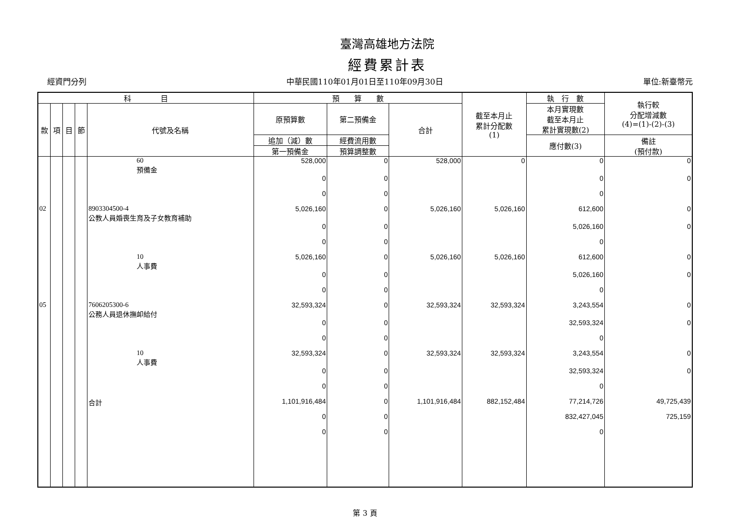臺灣高雄地方法院
經費累計表
經資門分列 中華民國110年01月01日至110年09月30日 單位:新臺幣元
| 科 目 | | | | | 預 算 數 | | | 截至本月止 累計分配數 (1) | 執 行 數 | 執行較 分配增減數 (4)=(1)-(2)-(3) |
| --- | --- | --- | --- | --- | --- | --- | --- | --- | --- | --- |
| 款 | 項 | 目 | 節 | 代號及名稱 | 原預算數 | 第二預備金 | 合計 | | 本月實現數 截至本月止 累計實現數(2) | |
| | | | | | 追加（減）數 | 經費流用數 | | | 應付數(3) | 備註 (預付款) |
| | | | | | 第一預備金 | 預算調整數 | | | | |
| | | | | 60 預備金 | 528,000 | 0 | 528,000 | 0 | 0 | 0 |
| | | | | | 0 | 0 | | | 0 | 0 |
| | | | | | 0 | 0 | | | 0 | |
| 02 | | | | 8903304500-4 公教人員婚喪生育及子女教育補助 | 5,026,160 | 0 | 5,026,160 | 5,026,160 | 612,600 | 0 |
| | | | | | 0 | 0 | | | 5,026,160 | 0 |
| | | | | | 0 | 0 | | | 0 | |
| | | | | 10 人事費 | 5,026,160 | 0 | 5,026,160 | 5,026,160 | 612,600 | 0 |
| | | | | | 0 | 0 | | | 5,026,160 | 0 |
| | | | | | 0 | 0 | | | 0 | |
| 05 | | | | 7606205300-6 公務人員退休撫卹給付 | 32,593,324 | 0 | 32,593,324 | 32,593,324 | 3,243,554 | 0 |
| | | | | | 0 | 0 | | | 32,593,324 | 0 |
| | | | | | 0 | 0 | | | 0 | |
| | | | | 10 人事費 | 32,593,324 | 0 | 32,593,324 | 32,593,324 | 3,243,554 | 0 |
| | | | | | 0 | 0 | | | 32,593,324 | 0 |
| | | | | | 0 | 0 | | | 0 | |
| | | | | 合計 | 1,101,916,484 | 0 | 1,101,916,484 | 882,152,484 | 77,214,726 | 49,725,439 |
| | | | | | 0 | 0 | | | 832,427,045 | 725,159 |
| | | | | | 0 | 0 | | | 0 | |
第 3 頁